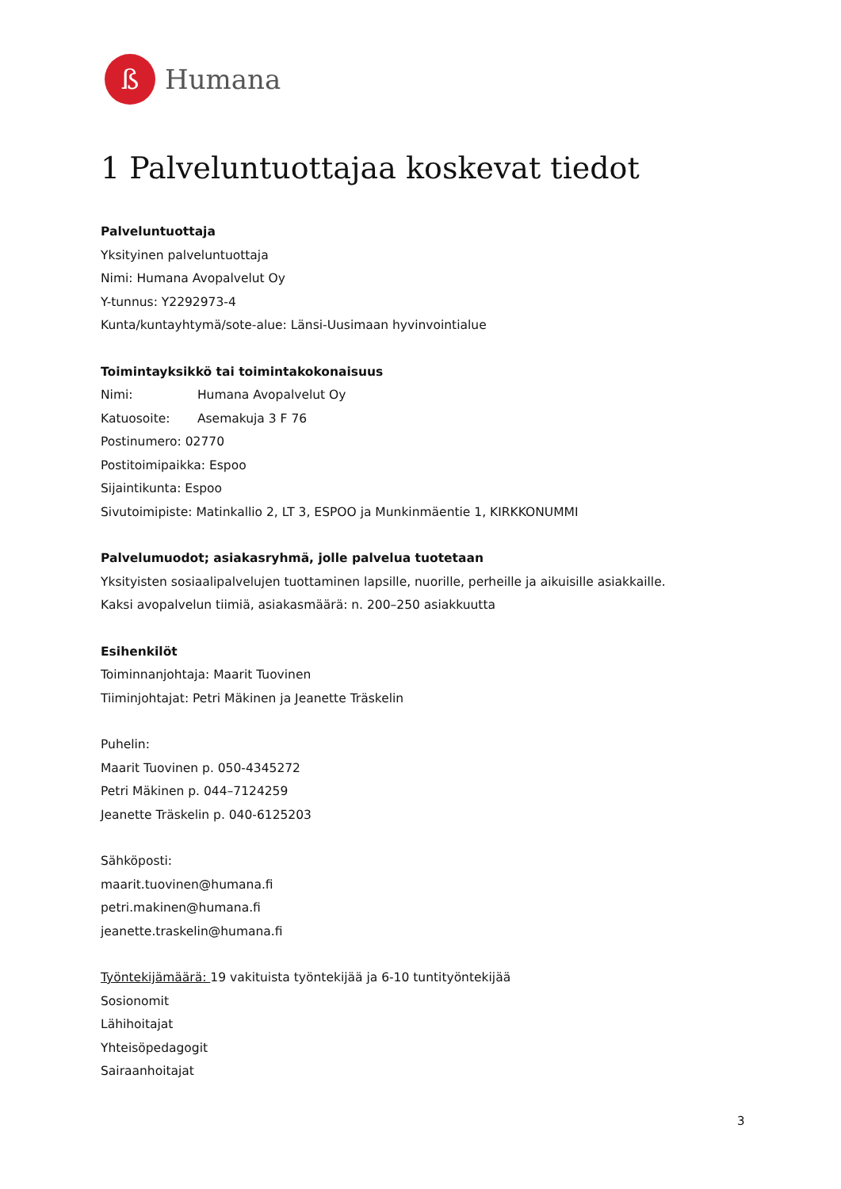ß
Humana
1 Palveluntuottajaa koskevat tiedot
Palveluntuottaja
Yksityinen palveluntuottaja
Nimi: Humana Avopalvelut Oy
Y-tunnus: Y2292973-4
Kunta/kuntayhtymä/sote-alue: Länsi-Uusimaan hyvinvointialue
Toimintayksikkö tai toimintakokonaisuus
Nimi: Humana Avopalvelut Oy
Katuosoite: Asemakuja 3 F 76
Postinumero: 02770
Postitoimipaikka: Espoo
Sijaintikunta: Espoo
Sivutoimipiste: Matinkallio 2, LT 3, ESPOO ja Munkinmäentie 1, KIRKKONUMMI
Palvelumuodot; asiakasryhmä, jolle palvelua tuotetaan
Yksityisten sosiaalipalvelujen tuottaminen lapsille, nuorille, perheille ja aikuisille asiakkaille.
Kaksi avopalvelun tiimiä, asiakasmäärä: n. 200–250 asiakkuutta
Esihenkilöt
Toiminnanjohtaja: Maarit Tuovinen
Tiiminjohtajat: Petri Mäkinen ja Jeanette Träskelin
Puhelin:
Maarit Tuovinen p. 050-4345272
Petri Mäkinen p. 044–7124259
Jeanette Träskelin p. 040-6125203
Sähköposti:
maarit.tuovinen@humana.fi
petri.makinen@humana.fi
jeanette.traskelin@humana.fi
Työntekijämäärä: 19 vakituista työntekijää ja 6-10 tuntityöntekijää
Sosionomit
Lähihoitajat
Yhteisöpedagogit
Sairaanhoitajat
3